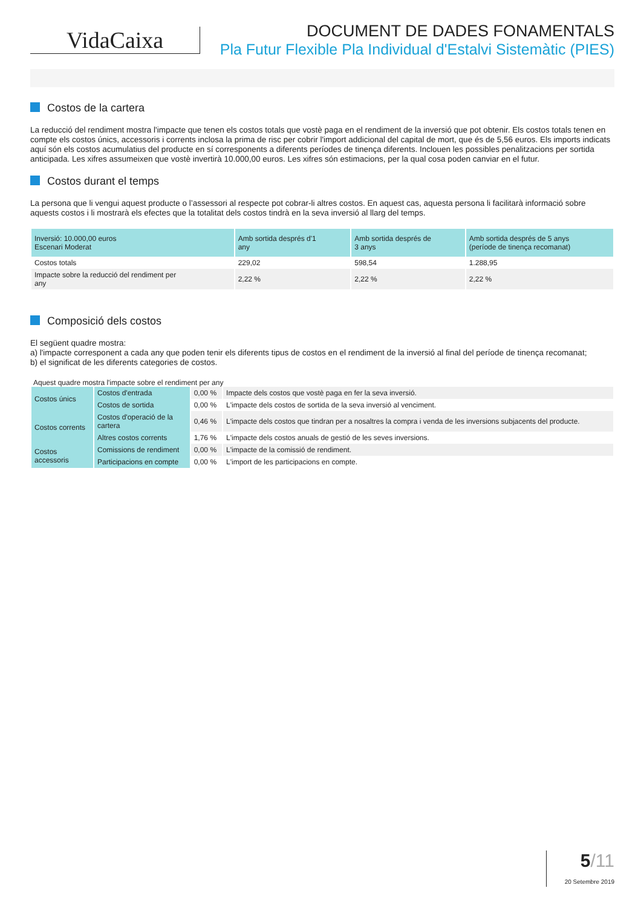VidaCaixa
DOCUMENT DE DADES FONAMENTALS
Pla Futur Flexible Pla Individual d'Estalvi Sistemàtic (PIES)
Costos de la cartera
La reducció del rendiment mostra l'impacte que tenen els costos totals que vostè paga en el rendiment de la inversió que pot obtenir. Els costos totals tenen en compte els costos únics, accessoris i corrents inclosa la prima de risc per cobrir l'import addicional del capital de mort, que és de 5,56 euros. Els imports indicats aquí són els costos acumulatius del producte en sí corresponents a diferents períodes de tinença diferents. Inclouen les possibles penalitzacions per sortida anticipada. Les xifres assumeixen que vostè invertirà 10.000,00 euros. Les xifres són estimacions, per la qual cosa poden canviar en el futur.
Costos durant el temps
La persona que li vengui aquest producte o l’assessori al respecte pot cobrar-li altres costos. En aquest cas, aquesta persona li facilitarà informació sobre aquests costos i li mostrarà els efectes que la totalitat dels costos tindrà en la seva inversió al llarg del temps.
| Inversió: 10.000,00 euros Escenari Moderat | Amb sortida després d'1 any | Amb sortida després de 3 anys | Amb sortida després de 5 anys (període de tinença recomanat) |
| --- | --- | --- | --- |
| Costos totals | 229,02 | 598,54 | 1.288,95 |
| Impacte sobre la reducció del rendiment per any | 2,22 % | 2,22 % | 2,22 % |
Composició dels costos
El següent quadre mostra:
a) l'impacte corresponent a cada any que poden tenir els diferents tipus de costos en el rendiment de la inversió al final del període de tinença recomanat;
b) el significat de les diferents categories de costos.
Aquest quadre mostra l'impacte sobre el rendiment per any
| Costos únics | Costos d'entrada | 0,00 % | Impacte dels costos que vostè paga en fer la seva inversió. |
| | Costos de sortida | 0,00 % | L'impacte dels costos de sortida de la seva inversió al venciment. |
| Costos corrents | Costos d'operació de la cartera | 0,46 % | L'impacte dels costos que tindran per a nosaltres la compra i venda de les inversions subjacents del producte. |
| | Altres costos corrents | 1,76 % | L'impacte dels costos anuals de gestió de les seves inversions. |
| Costos accessoris | Comissions de rendiment | 0,00 % | L'impacte de la comissió de rendiment. |
| | Participacions en compte | 0,00 % | L'import de les participacions en compte. |
5/11
20 Setembre 2019